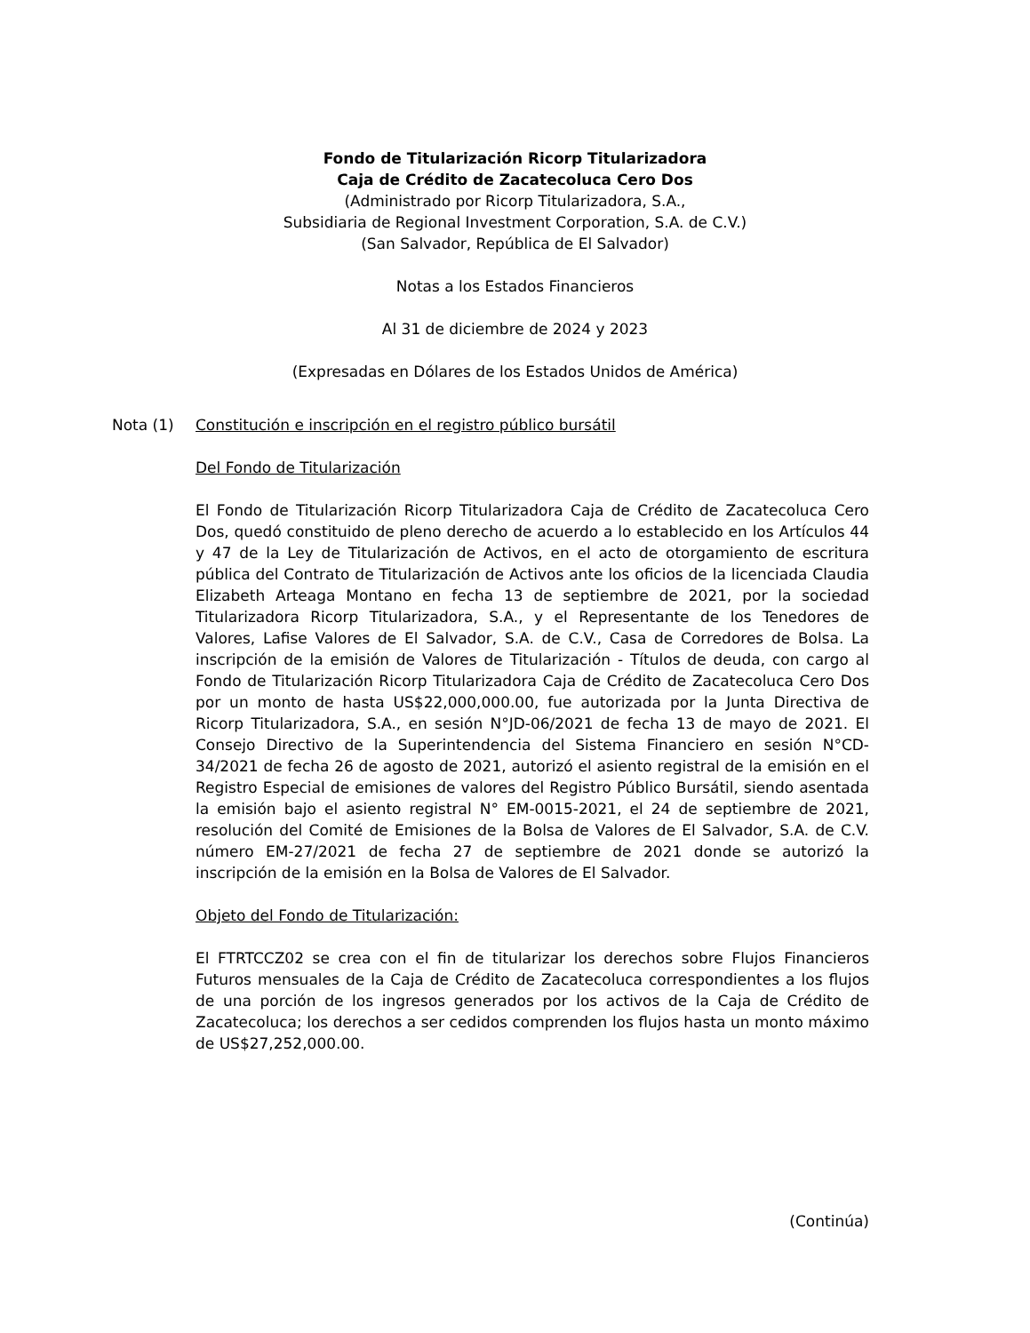Fondo de Titularización Ricorp Titularizadora
Caja de Crédito de Zacatecoluca Cero Dos
(Administrado por Ricorp Titularizadora, S.A.,
Subsidiaria de Regional Investment Corporation, S.A. de C.V.)
(San Salvador, República de El Salvador)
Notas a los Estados Financieros
Al 31 de diciembre de 2024 y 2023
(Expresadas en Dólares de los Estados Unidos de América)
Nota (1) Constitución e inscripción en el registro público bursátil
Del Fondo de Titularización
El Fondo de Titularización Ricorp Titularizadora Caja de Crédito de Zacatecoluca Cero Dos, quedó constituido de pleno derecho de acuerdo a lo establecido en los Artículos 44 y 47 de la Ley de Titularización de Activos, en el acto de otorgamiento de escritura pública del Contrato de Titularización de Activos ante los oficios de la licenciada Claudia Elizabeth Arteaga Montano en fecha 13 de septiembre de 2021, por la sociedad Titularizadora Ricorp Titularizadora, S.A., y el Representante de los Tenedores de Valores, Lafise Valores de El Salvador, S.A. de C.V., Casa de Corredores de Bolsa. La inscripción de la emisión de Valores de Titularización - Títulos de deuda, con cargo al Fondo de Titularización Ricorp Titularizadora Caja de Crédito de Zacatecoluca Cero Dos por un monto de hasta US$22,000,000.00, fue autorizada por la Junta Directiva de Ricorp Titularizadora, S.A., en sesión N°JD-06/2021 de fecha 13 de mayo de 2021. El Consejo Directivo de la Superintendencia del Sistema Financiero en sesión N°CD-34/2021 de fecha 26 de agosto de 2021, autorizó el asiento registral de la emisión en el Registro Especial de emisiones de valores del Registro Público Bursátil, siendo asentada la emisión bajo el asiento registral N° EM-0015-2021, el 24 de septiembre de 2021, resolución del Comité de Emisiones de la Bolsa de Valores de El Salvador, S.A. de C.V. número EM-27/2021 de fecha 27 de septiembre de 2021 donde se autorizó la inscripción de la emisión en la Bolsa de Valores de El Salvador.
Objeto del Fondo de Titularización:
El FTRTCCZ02 se crea con el fin de titularizar los derechos sobre Flujos Financieros Futuros mensuales de la Caja de Crédito de Zacatecoluca correspondientes a los flujos de una porción de los ingresos generados por los activos de la Caja de Crédito de Zacatecoluca; los derechos a ser cedidos comprenden los flujos hasta un monto máximo de US$27,252,000.00.
(Continúa)